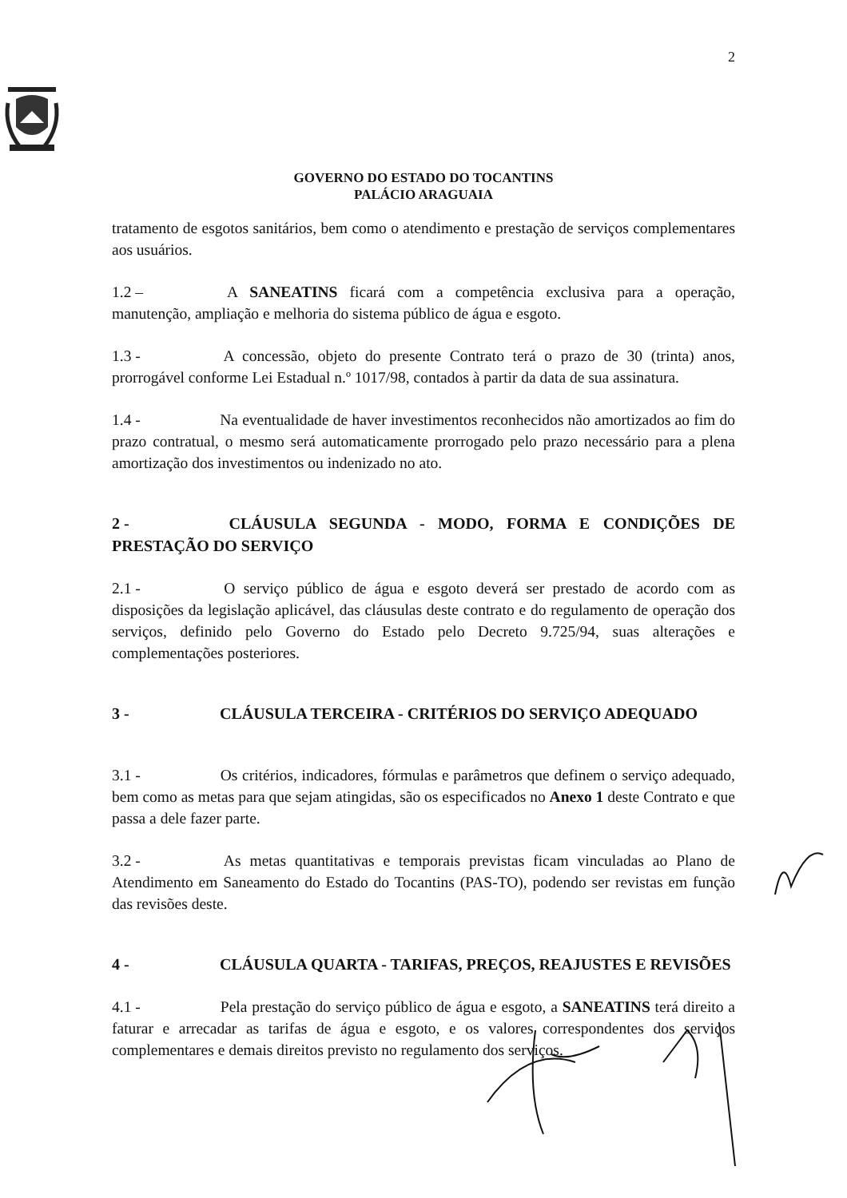2
GOVERNO DO ESTADO DO TOCANTINS
PALÁCIO ARAGUAIA
tratamento de esgotos sanitários, bem como o atendimento e prestação de serviços complementares aos usuários.
1.2 – A SANEATINS ficará com a competência exclusiva para a operação, manutenção, ampliação e melhoria do sistema público de água e esgoto.
1.3 - A concessão, objeto do presente Contrato terá o prazo de 30 (trinta) anos, prorrogável conforme Lei Estadual n.º 1017/98, contados à partir da data de sua assinatura.
1.4 - Na eventualidade de haver investimentos reconhecidos não amortizados ao fim do prazo contratual, o mesmo será automaticamente prorrogado pelo prazo necessário para a plena amortização dos investimentos ou indenizado no ato.
2 - CLÁUSULA SEGUNDA - MODO, FORMA E CONDIÇÕES DE PRESTAÇÃO DO SERVIÇO
2.1 - O serviço público de água e esgoto deverá ser prestado de acordo com as disposições da legislação aplicável, das cláusulas deste contrato e do regulamento de operação dos serviços, definido pelo Governo do Estado pelo Decreto 9.725/94, suas alterações e complementações posteriores.
3 - CLÁUSULA TERCEIRA - CRITÉRIOS DO SERVIÇO ADEQUADO
3.1 - Os critérios, indicadores, fórmulas e parâmetros que definem o serviço adequado, bem como as metas para que sejam atingidas, são os especificados no Anexo 1 deste Contrato e que passa a dele fazer parte.
3.2 - As metas quantitativas e temporais previstas ficam vinculadas ao Plano de Atendimento em Saneamento do Estado do Tocantins (PAS-TO), podendo ser revistas em função das revisões deste.
4 - CLÁUSULA QUARTA - TARIFAS, PREÇOS, REAJUSTES E REVISÕES
4.1 - Pela prestação do serviço público de água e esgoto, a SANEATINS terá direito a faturar e arrecadar as tarifas de água e esgoto, e os valores correspondentes dos serviços complementares e demais direitos previsto no regulamento dos serviços.